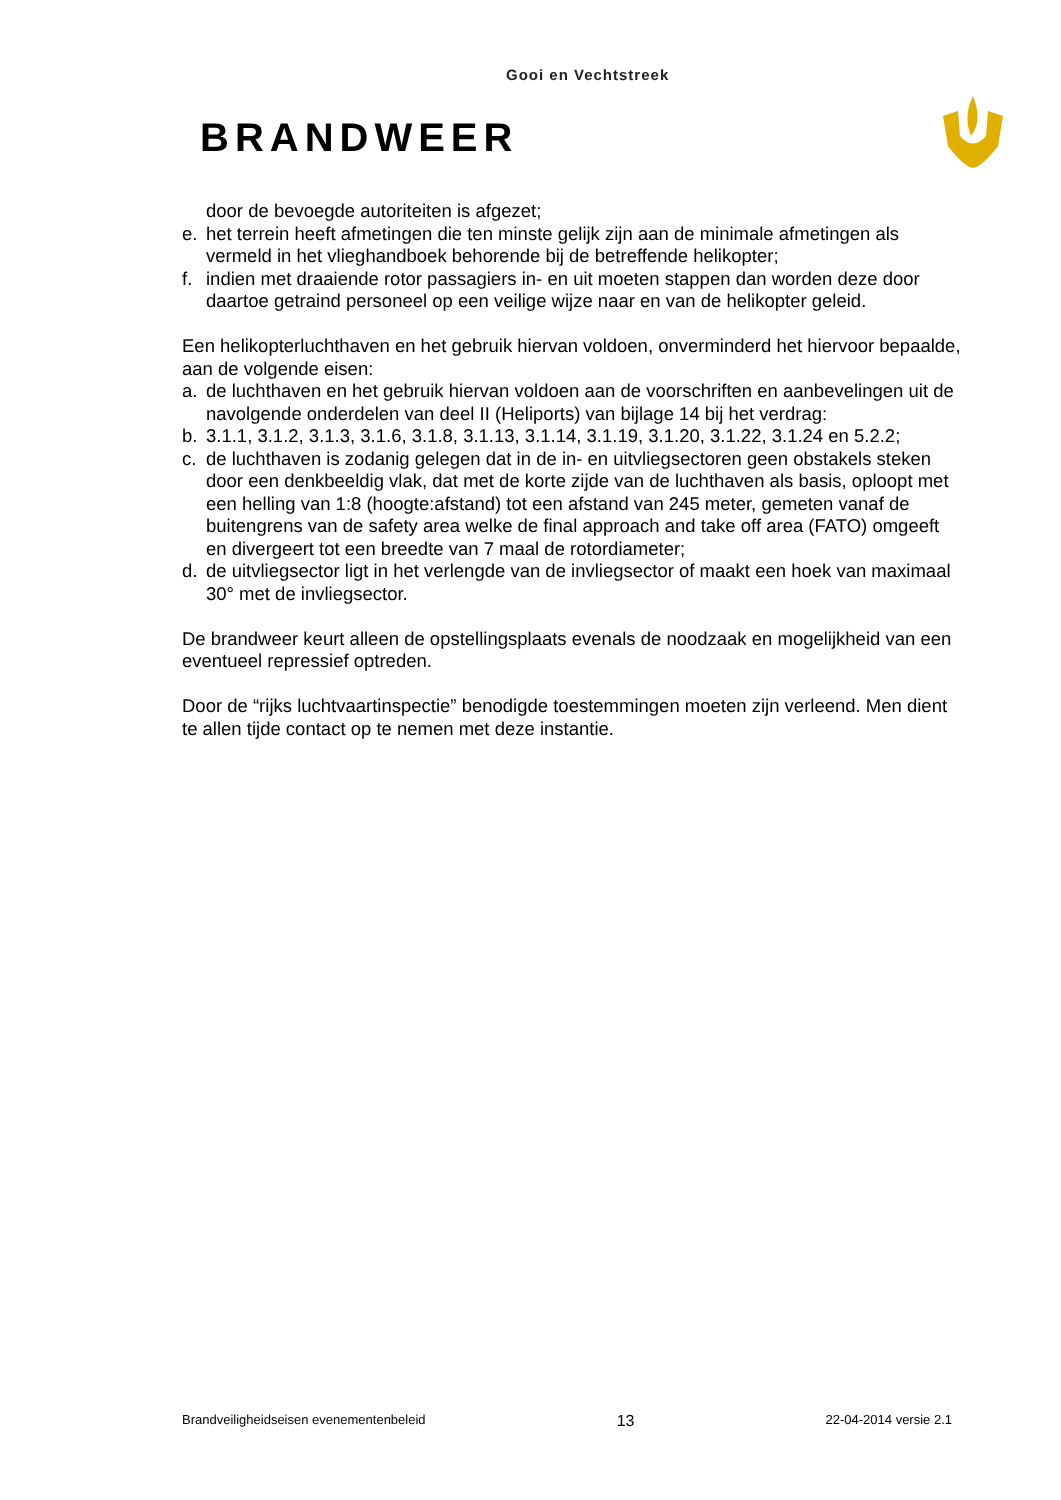Gooi en Vechtstreek
BRANDWEER
door de bevoegde autoriteiten is afgezet;
e. het terrein heeft afmetingen die ten minste gelijk zijn aan de minimale afmetingen als vermeld in het vlieghandboek behorende bij de betreffende helikopter;
f. indien met draaiende rotor passagiers in- en uit moeten stappen dan worden deze door daartoe getraind personeel op een veilige wijze naar en van de helikopter geleid.
Een helikopterluchthaven en het gebruik hiervan voldoen, onverminderd het hiervoor bepaalde, aan de volgende eisen:
a. de luchthaven en het gebruik hiervan voldoen aan de voorschriften en aanbevelingen uit de navolgende onderdelen van deel II (Heliports) van bijlage 14 bij het verdrag:
b. 3.1.1, 3.1.2, 3.1.3, 3.1.6, 3.1.8, 3.1.13, 3.1.14, 3.1.19, 3.1.20, 3.1.22, 3.1.24 en 5.2.2;
c. de luchthaven is zodanig gelegen dat in de in- en uitvliegsectoren geen obstakels steken door een denkbeeldig vlak, dat met de korte zijde van de luchthaven als basis, oploopt met een helling van 1:8 (hoogte:afstand) tot een afstand van 245 meter, gemeten vanaf de buitengrens van de safety area welke de final approach and take off area (FATO) omgeeft en divergeert tot een breedte van 7 maal de rotordiameter;
d. de uitvliegsector ligt in het verlengde van de invliegsector of maakt een hoek van maximaal 30° met de invliegsector.
De brandweer keurt alleen de opstellingsplaats evenals de noodzaak en mogelijkheid van een eventueel repressief optreden.
Door de “rijks luchtvaartinspectie” benodigde toestemmingen moeten zijn verleend. Men dient te allen tijde contact op te nemen met deze instantie.
Brandveiligheidseisen evenementenbeleid 13 22-04-2014 versie 2.1